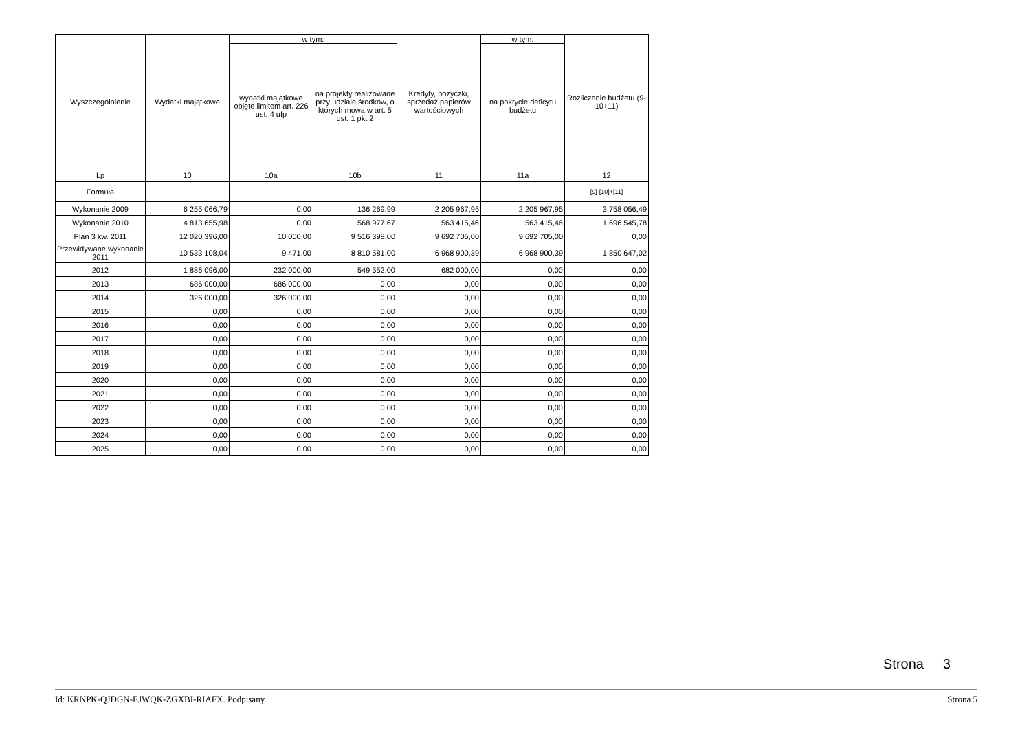| Wyszczególnienie | Wydatki majątkowe | w tym: | | Kredyty, pożyczki, sprzedaż papierów wartościowych | w tym: | Rozliczenie budżetu (9-10+11) |
| --- | --- | --- | --- | --- | --- | --- |
| | | wydatki majątkowe objęte limitem art. 226 ust. 4 ufp | na projekty realizowane przy udziale środków, o których mowa w art. 5 ust. 1 pkt 2 | | na pokrycie deficytu budżetu | |
| Lp | 10 | 10a | 10b | 11 | 11a | 12 |
| Formuła | | | | | | [9]-[10]+[11] |
| Wykonanie 2009 | 6 255 066,79 | 0,00 | 136 269,99 | 2 205 967,95 | 2 205 967,95 | 3 758 056,49 |
| Wykonanie 2010 | 4 813 655,98 | 0,00 | 568 977,67 | 563 415,46 | 563 415,46 | 1 696 545,78 |
| Plan 3 kw. 2011 | 12 020 396,00 | 10 000,00 | 9 516 398,00 | 9 692 705,00 | 9 692 705,00 | 0,00 |
| Przewidywane wykonanie 2011 | 10 533 108,04 | 9 471,00 | 8 810 581,00 | 6 968 900,39 | 6 968 900,39 | 1 850 647,02 |
| 2012 | 1 886 096,00 | 232 000,00 | 549 552,00 | 682 000,00 | 0,00 | 0,00 |
| 2013 | 686 000,00 | 686 000,00 | 0,00 | 0,00 | 0,00 | 0,00 |
| 2014 | 326 000,00 | 326 000,00 | 0,00 | 0,00 | 0,00 | 0,00 |
| 2015 | 0,00 | 0,00 | 0,00 | 0,00 | 0,00 | 0,00 |
| 2016 | 0,00 | 0,00 | 0,00 | 0,00 | 0,00 | 0,00 |
| 2017 | 0,00 | 0,00 | 0,00 | 0,00 | 0,00 | 0,00 |
| 2018 | 0,00 | 0,00 | 0,00 | 0,00 | 0,00 | 0,00 |
| 2019 | 0,00 | 0,00 | 0,00 | 0,00 | 0,00 | 0,00 |
| 2020 | 0,00 | 0,00 | 0,00 | 0,00 | 0,00 | 0,00 |
| 2021 | 0,00 | 0,00 | 0,00 | 0,00 | 0,00 | 0,00 |
| 2022 | 0,00 | 0,00 | 0,00 | 0,00 | 0,00 | 0,00 |
| 2023 | 0,00 | 0,00 | 0,00 | 0,00 | 0,00 | 0,00 |
| 2024 | 0,00 | 0,00 | 0,00 | 0,00 | 0,00 | 0,00 |
| 2025 | 0,00 | 0,00 | 0,00 | 0,00 | 0,00 | 0,00 |
Strona 3
Id: KRNPK-QJDGN-EJWQK-ZGXBI-RIAFX. Podpisany Strona 5